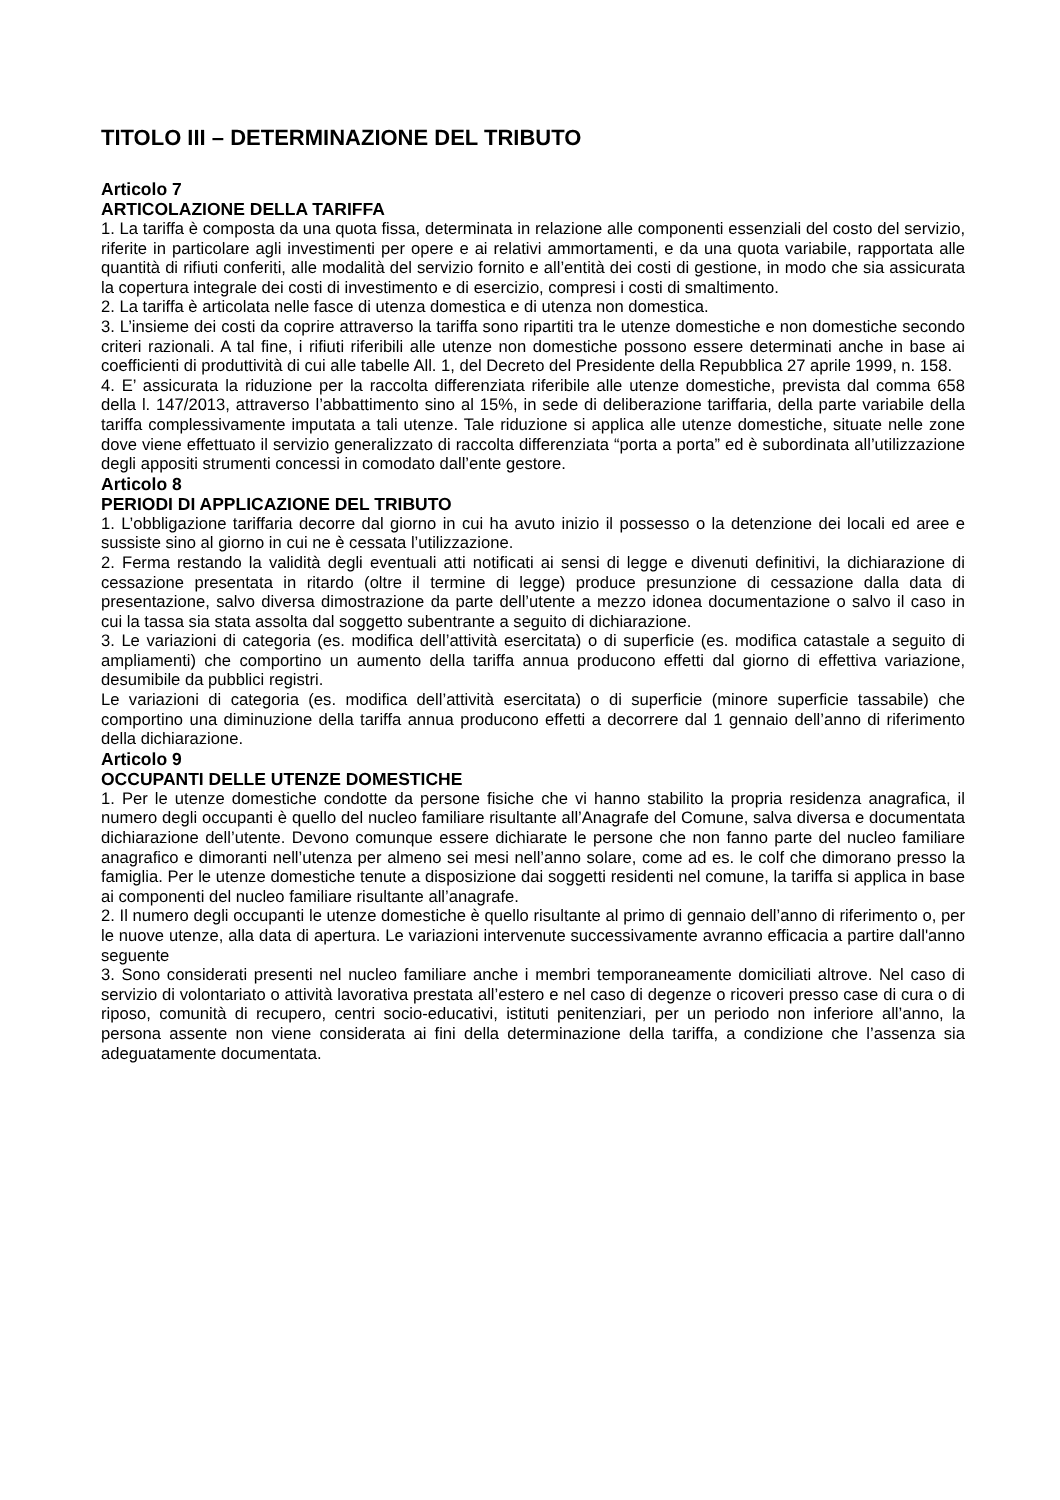TITOLO III – DETERMINAZIONE DEL TRIBUTO
Articolo 7
ARTICOLAZIONE DELLA TARIFFA
1. La tariffa è composta da una quota fissa, determinata in relazione alle componenti essenziali del costo del servizio, riferite in particolare agli investimenti per opere e ai relativi ammortamenti, e da una quota variabile, rapportata alle quantità di rifiuti conferiti, alle modalità del servizio fornito e all’entità dei costi di gestione, in modo che sia assicurata la copertura integrale dei costi di investimento e di esercizio, compresi i costi di smaltimento.
2. La tariffa è articolata nelle fasce di utenza domestica e di utenza non domestica.
3. L’insieme dei costi da coprire attraverso la tariffa sono ripartiti tra le utenze domestiche e non domestiche secondo criteri razionali. A tal fine, i rifiuti riferibili alle utenze non domestiche possono essere determinati anche in base ai coefficienti di produttività di cui alle tabelle All. 1, del Decreto del Presidente della Repubblica 27 aprile 1999, n. 158.
4. E’ assicurata la riduzione per la raccolta differenziata riferibile alle utenze domestiche, prevista dal comma 658 della l. 147/2013, attraverso l’abbattimento sino al 15%, in sede di deliberazione tariffaria, della parte variabile della tariffa complessivamente imputata a tali utenze. Tale riduzione si applica alle utenze domestiche, situate nelle zone dove viene effettuato il servizio generalizzato di raccolta differenziata “porta a porta” ed è subordinata all’utilizzazione degli appositi strumenti concessi in comodato dall’ente gestore.
Articolo 8
PERIODI DI APPLICAZIONE DEL TRIBUTO
1. L’obbligazione tariffaria decorre dal giorno in cui ha avuto inizio il possesso o la detenzione dei locali ed aree e sussiste sino al giorno in cui ne è cessata l’utilizzazione.
2. Ferma restando la validità degli eventuali atti notificati ai sensi di legge e divenuti definitivi, la dichiarazione di cessazione presentata in ritardo (oltre il termine di legge) produce presunzione di cessazione dalla data di presentazione, salvo diversa dimostrazione da parte dell’utente a mezzo idonea documentazione o salvo il caso in cui la tassa sia stata assolta dal soggetto subentrante a seguito di dichiarazione.
3. Le variazioni di categoria (es. modifica dell’attività esercitata) o di superficie (es. modifica catastale a seguito di ampliamenti) che comportino un aumento della tariffa annua producono effetti dal giorno di effettiva variazione, desumibile da pubblici registri.
Le variazioni di categoria (es. modifica dell’attività esercitata) o di superficie (minore superficie tassabile) che comportino una diminuzione della tariffa annua producono effetti a decorrere dal 1 gennaio dell’anno di riferimento della dichiarazione.
Articolo 9
OCCUPANTI DELLE UTENZE DOMESTICHE
1. Per le utenze domestiche condotte da persone fisiche che vi hanno stabilito la propria residenza anagrafica, il numero degli occupanti è quello del nucleo familiare risultante all’Anagrafe del Comune, salva diversa e documentata dichiarazione dell’utente. Devono comunque essere dichiarate le persone che non fanno parte del nucleo familiare anagrafico e dimoranti nell’utenza per almeno sei mesi nell’anno solare, come ad es. le colf che dimorano presso la famiglia. Per le utenze domestiche tenute a disposizione dai soggetti residenti nel comune, la tariffa si applica in base ai componenti del nucleo familiare risultante all’anagrafe.
2. Il numero degli occupanti le utenze domestiche è quello risultante al primo di gennaio dell’anno di riferimento o, per le nuove utenze, alla data di apertura. Le variazioni intervenute successivamente avranno efficacia a partire dall'anno seguente
3. Sono considerati presenti nel nucleo familiare anche i membri temporaneamente domiciliati altrove. Nel caso di servizio di volontariato o attività lavorativa prestata all’estero e nel caso di degenze o ricoveri presso case di cura o di riposo, comunità di recupero, centri socio-educativi, istituti penitenziari, per un periodo non inferiore all’anno, la persona assente non viene considerata ai fini della determinazione della tariffa, a condizione che l’assenza sia adeguatamente documentata.